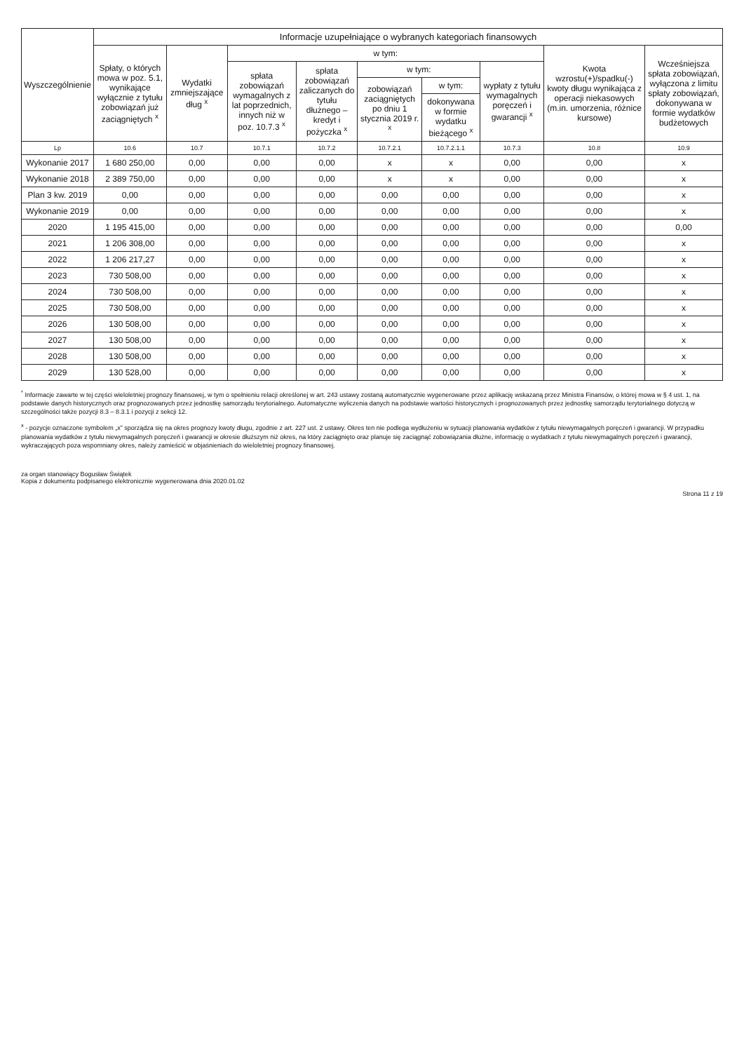| Wyszczególnienie | Informacje uzupełniające o wybranych kategoriach finansowych | | | | | | | | |
| --- | --- | --- | --- | --- | --- | --- | --- | --- | --- |
| | Spłaty, o których mowa w poz. 5.1, wynikające wyłącznie z tytułu zobowiązań już zaciągniętych <sup>x</sup> | Wydatki zmniejszające dług <sup>x</sup> | w tym: | | | | | Kwota wzrostu(+)/spadku(-) kwoty długu wynikająca z operacji niekasowych (m.in. umorzenia, różnice kursowe) | Wcześniejsza spłata zobowiązań, wyłączona z limitu spłaty zobowiązań, dokonywana w formie wydatków budżetowych |
| | | | spłata zobowiązań wymagalnych z lat poprzednich, innych niż w poz. 10.7.3 <sup>x</sup> | spłata zobowiązań zaliczanych do tytułu dłużnego – kredyt i pożyczka <sup>x</sup> | w tym: | | wypłaty z tytułu wymagalnych poręczeń i gwarancji <sup>x</sup> | | |
| | | | | | zobowiązań zaciągniętych po dniu 1 stycznia 2019 r. <sup>x</sup> | w tym: | | | |
| | | | | | | dokonywana w formie wydatku bieżącego <sup>x</sup> | | | |
| Lp | 10.6 | 10.7 | 10.7.1 | 10.7.2 | 10.7.2.1 | 10.7.2.1.1 | 10.7.3 | 10.8 | 10.9 |
| Wykonanie 2017 | 1 680 250,00 | 0,00 | 0,00 | 0,00 | x | x | 0,00 | 0,00 | x |
| Wykonanie 2018 | 2 389 750,00 | 0,00 | 0,00 | 0,00 | x | x | 0,00 | 0,00 | x |
| Plan 3 kw. 2019 | 0,00 | 0,00 | 0,00 | 0,00 | 0,00 | 0,00 | 0,00 | 0,00 | x |
| Wykonanie 2019 | 0,00 | 0,00 | 0,00 | 0,00 | 0,00 | 0,00 | 0,00 | 0,00 | x |
| 2020 | 1 195 415,00 | 0,00 | 0,00 | 0,00 | 0,00 | 0,00 | 0,00 | 0,00 | 0,00 |
| 2021 | 1 206 308,00 | 0,00 | 0,00 | 0,00 | 0,00 | 0,00 | 0,00 | 0,00 | x |
| 2022 | 1 206 217,27 | 0,00 | 0,00 | 0,00 | 0,00 | 0,00 | 0,00 | 0,00 | x |
| 2023 | 730 508,00 | 0,00 | 0,00 | 0,00 | 0,00 | 0,00 | 0,00 | 0,00 | x |
| 2024 | 730 508,00 | 0,00 | 0,00 | 0,00 | 0,00 | 0,00 | 0,00 | 0,00 | x |
| 2025 | 730 508,00 | 0,00 | 0,00 | 0,00 | 0,00 | 0,00 | 0,00 | 0,00 | x |
| 2026 | 130 508,00 | 0,00 | 0,00 | 0,00 | 0,00 | 0,00 | 0,00 | 0,00 | x |
| 2027 | 130 508,00 | 0,00 | 0,00 | 0,00 | 0,00 | 0,00 | 0,00 | 0,00 | x |
| 2028 | 130 508,00 | 0,00 | 0,00 | 0,00 | 0,00 | 0,00 | 0,00 | 0,00 | x |
| 2029 | 130 528,00 | 0,00 | 0,00 | 0,00 | 0,00 | 0,00 | 0,00 | 0,00 | x |
<sup>*</sup> Informacje zawarte w tej części wieloletniej prognozy finansowej, w tym o spełnieniu relacji określonej w art. 243 ustawy zostaną automatycznie wygenerowane przez aplikację wskazaną przez Ministra Finansów, o której mowa w § 4 ust. 1, na podstawie danych historycznych oraz prognozowanych przez jednostkę samorządu terytorialnego. Automatyczne wyliczenia danych na podstawie wartości historycznych i prognozowanych przez jednostkę samorządu terytorialnego dotyczą w szczególności także pozycji 8.3 – 8.3.1 i pozycji z sekcji 12.
<sup>x</sup> - pozycje oznaczone symbolem „x” sporządza się na okres prognozy kwoty długu, zgodnie z art. 227 ust. 2 ustawy. Okres ten nie podlega wydłużeniu w sytuacji planowania wydatków z tytułu niewymagalnych poręczeń i gwarancji. W przypadku planowania wydatków z tytułu niewymagalnych poręczeń i gwarancji w okresie dłuższym niż okres, na który zaciągnięto oraz planuje się zaciągnąć zobowiązania dłużne, informację o wydatkach z tytułu niewymagalnych poręczeń i gwarancji, wykraczających poza wspomniany okres, należy zamieścić w objaśnieniach do wieloletniej prognozy finansowej.
za organ stanowiący Bogusław Świątek
Kopia z dokumentu podpisanego elektronicznie wygenerowana dnia 2020.01.02
Strona 11 z 19